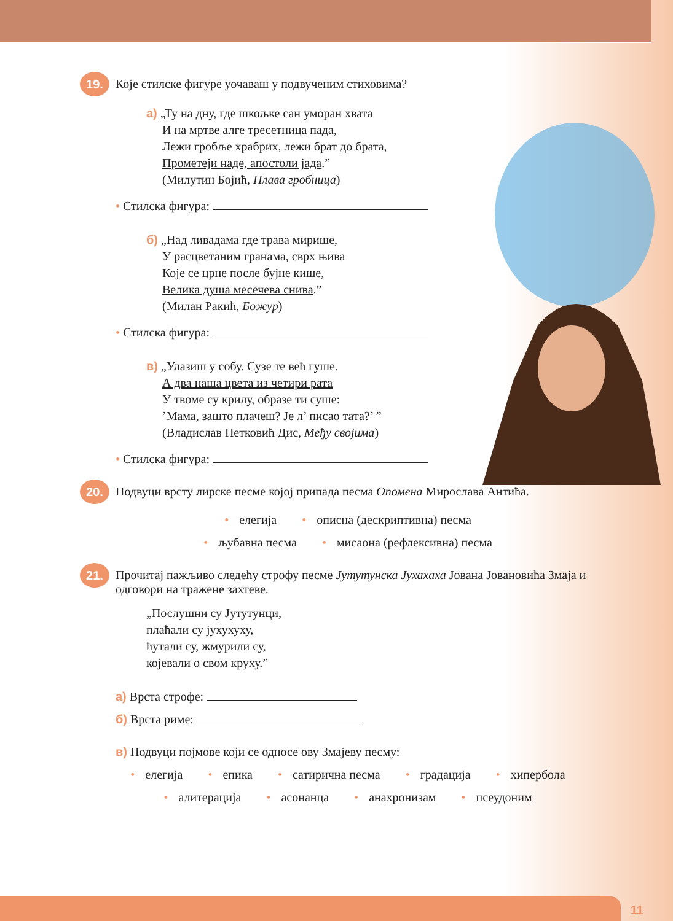19.
Које стилске фигуре уочаваш у подвученим стиховима?
а) „Ту на дну, где шкољке сан уморан хвата
И на мртве алге тресетница пада,
Лежи гробље храбрих, лежи брат до брата,
Прометеји наде, апостоли јада.”
(Милутин Бојић, Плава гробница)
• Стилска фигура:
б) „Над ливадама где трава мирише,
У расцветаним гранама, сврх њива
Које се црне после бујне кише,
Велика душа месечева снива.”
(Милан Ракић, Божур)
• Стилска фигура:
в) „Улазиш у собу. Сузе те већ гуше.
А два наша цвета из четири рата
У твоме су крилу, образе ти суше:
’Мама, зашто плачеш? Је л’ писао тата?’ ”
(Владислав Петковић Дис, Међу својима)
• Стилска фигура:
20.
Подвуци врсту лирске песме којој припада песма Опомена Мирослава Антића.
• елегија • описна (дескриптивна) песма
• љубавна песма • мисаона (рефлексивна) песма
21.
Прочитај пажљиво следећу строфу песме Јутутунска Јухахаха Јована Јовановића Змаја и одговори на тражене захтеве.
„Послушни су Јутутунци,
плаћали су јухухуху,
ћутали су, жмурили су,
којевали о свом круху.”
а) Врста строфе:
б) Врста риме:
в) Подвуци појмове који се односе ову Змајеву песму:
• елегија • епика • сатирична песма • градација • хипербола
• алитерација • асонанца • анахронизам • псеудоним
11